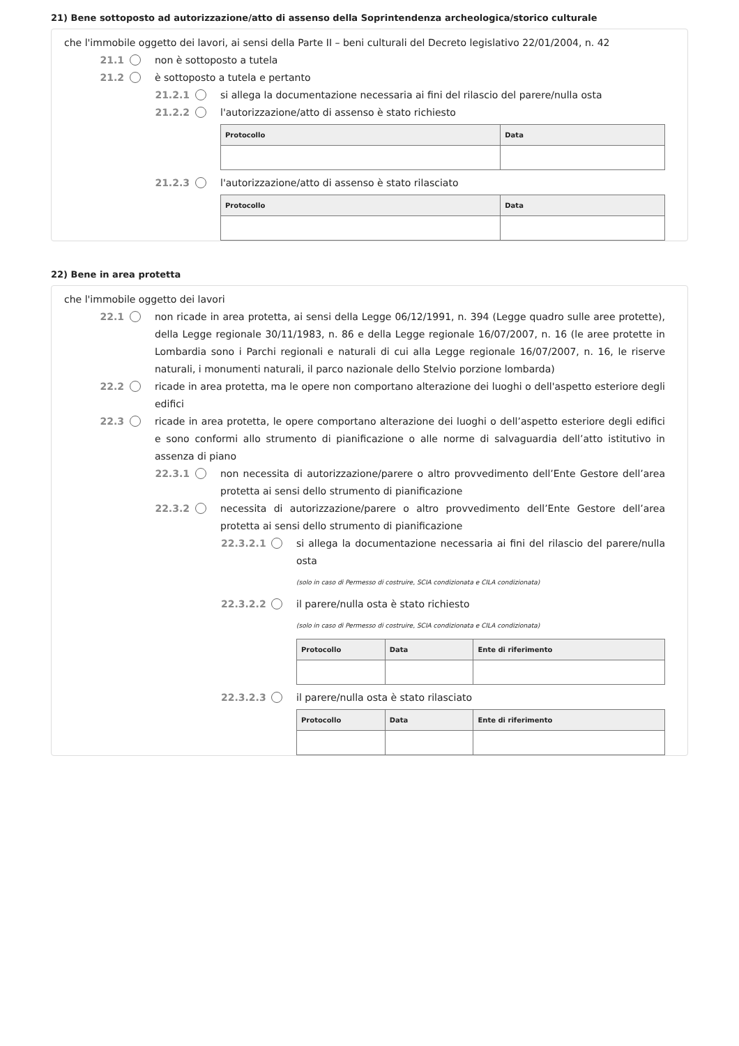21) Bene sottoposto ad autorizzazione/atto di assenso della Soprintendenza archeologica/storico culturale
che l'immobile oggetto dei lavori, ai sensi della Parte II – beni culturali del Decreto legislativo 22/01/2004, n. 42
21.1 non è sottoposto a tutela
21.2 è sottoposto a tutela e pertanto
21.2.1 si allega la documentazione necessaria ai fini del rilascio del parere/nulla osta
21.2.2 l'autorizzazione/atto di assenso è stato richiesto
| Protocollo | Data |
| --- | --- |
21.2.3 l'autorizzazione/atto di assenso è stato rilasciato
| Protocollo | Data |
| --- | --- |
22) Bene in area protetta
che l'immobile oggetto dei lavori
22.1 non ricade in area protetta, ai sensi della Legge 06/12/1991, n. 394 (Legge quadro sulle aree protette), della Legge regionale 30/11/1983, n. 86 e della Legge regionale 16/07/2007, n. 16 (le aree protette in Lombardia sono i Parchi regionali e naturali di cui alla Legge regionale 16/07/2007, n. 16, le riserve naturali, i monumenti naturali, il parco nazionale dello Stelvio porzione lombarda)
22.2 ricade in area protetta, ma le opere non comportano alterazione dei luoghi o dell'aspetto esteriore degli edifici
22.3 ricade in area protetta, le opere comportano alterazione dei luoghi o dell’aspetto esteriore degli edifici e sono conformi allo strumento di pianificazione o alle norme di salvaguardia dell’atto istitutivo in assenza di piano
22.3.1 non necessita di autorizzazione/parere o altro provvedimento dell’Ente Gestore dell’area protetta ai sensi dello strumento di pianificazione
22.3.2 necessita di autorizzazione/parere o altro provvedimento dell’Ente Gestore dell’area protetta ai sensi dello strumento di pianificazione
22.3.2.1 si allega la documentazione necessaria ai fini del rilascio del parere/nulla osta
(solo in caso di Permesso di costruire, SCIA condizionata e CILA condizionata)
22.3.2.2 il parere/nulla osta è stato richiesto
(solo in caso di Permesso di costruire, SCIA condizionata e CILA condizionata)
| Protocollo | Data | Ente di riferimento |
| --- | --- | --- |
22.3.2.3 il parere/nulla osta è stato rilasciato
| Protocollo | Data | Ente di riferimento |
| --- | --- | --- |